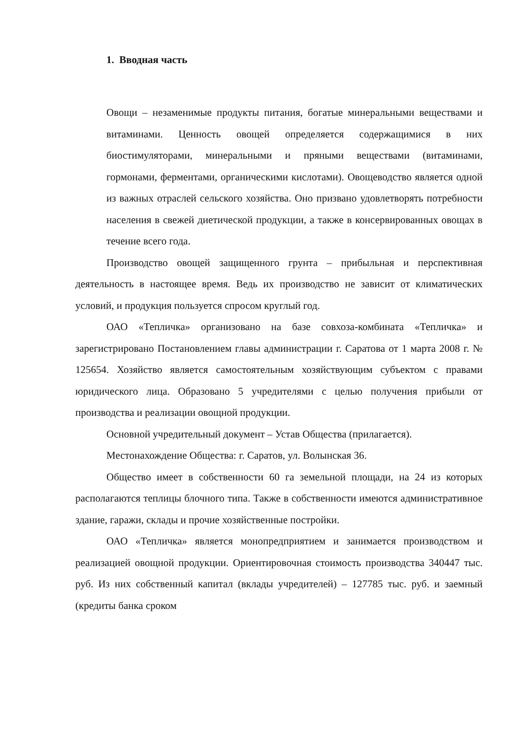1. Вводная часть
Овощи – незаменимые продукты питания, богатые минеральными веществами и витаминами. Ценность овощей определяется содержащимися в них биостимуляторами, минеральными и пряными веществами (витаминами, гормонами, ферментами, органическими кислотами). Овощеводство является одной из важных отраслей сельского хозяйства. Оно призвано удовлетворять потребности населения в свежей диетической продукции, а также в консервированных овощах в течение всего года.
Производство овощей защищенного грунта – прибыльная и перспективная деятельность в настоящее время. Ведь их производство не зависит от климатических условий, и продукция пользуется спросом круглый год.
ОАО «Тепличка» организовано на базе совхоза-комбината «Тепличка» и зарегистрировано Постановлением главы администрации г. Саратова от 1 марта 2008 г. № 125654. Хозяйство является самостоятельным хозяйствующим субъектом с правами юридического лица. Образовано 5 учредителями с целью получения прибыли от производства и реализации овощной продукции.
Основной учредительный документ – Устав Общества (прилагается).
Местонахождение Общества: г. Саратов, ул. Волынская 36.
Общество имеет в собственности 60 га земельной площади, на 24 из которых располагаются теплицы блочного типа. Также в собственности имеются административное здание, гаражи, склады и прочие хозяйственные постройки.
ОАО «Тепличка» является монопредприятием и занимается производством и реализацией овощной продукции. Ориентировочная стоимость производства 340447 тыс. руб. Из них собственный капитал (вклады учредителей) – 127785 тыс. руб. и заемный (кредиты банка сроком